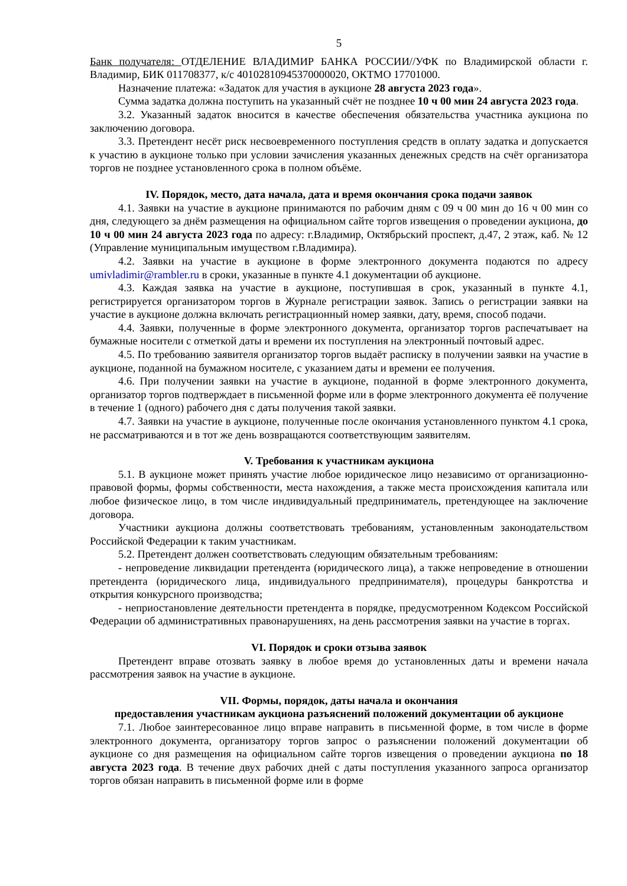5
Банк получателя: ОТДЕЛЕНИЕ ВЛАДИМИР БАНКА РОССИИ//УФК по Владимирской области г. Владимир, БИК 011708377, к/с 40102810945370000020, ОКТМО 17701000.
Назначение платежа: «Задаток для участия в аукционе 28 августа 2023 года».
Сумма задатка должна поступить на указанный счёт не позднее 10 ч 00 мин 24 августа 2023 года.
3.2. Указанный задаток вносится в качестве обеспечения обязательства участника аукциона по заключению договора.
3.3. Претендент несёт риск несвоевременного поступления средств в оплату задатка и допускается к участию в аукционе только при условии зачисления указанных денежных средств на счёт организатора торгов не позднее установленного срока в полном объёме.
IV. Порядок, место, дата начала, дата и время окончания срока подачи заявок
4.1. Заявки на участие в аукционе принимаются по рабочим дням с 09 ч 00 мин до 16 ч 00 мин со дня, следующего за днём размещения на официальном сайте торгов извещения о проведении аукциона, до 10 ч 00 мин 24 августа 2023 года по адресу: г.Владимир, Октябрьский проспект, д.47, 2 этаж, каб. № 12 (Управление муниципальным имуществом г.Владимира).
4.2. Заявки на участие в аукционе в форме электронного документа подаются по адресу umivladimir@rambler.ru в сроки, указанные в пункте 4.1 документации об аукционе.
4.3. Каждая заявка на участие в аукционе, поступившая в срок, указанный в пункте 4.1, регистрируется организатором торгов в Журнале регистрации заявок. Запись о регистрации заявки на участие в аукционе должна включать регистрационный номер заявки, дату, время, способ подачи.
4.4. Заявки, полученные в форме электронного документа, организатор торгов распечатывает на бумажные носители с отметкой даты и времени их поступления на электронный почтовый адрес.
4.5. По требованию заявителя организатор торгов выдаёт расписку в получении заявки на участие в аукционе, поданной на бумажном носителе, с указанием даты и времени ее получения.
4.6. При получении заявки на участие в аукционе, поданной в форме электронного документа, организатор торгов подтверждает в письменной форме или в форме электронного документа её получение в течение 1 (одного) рабочего дня с даты получения такой заявки.
4.7. Заявки на участие в аукционе, полученные после окончания установленного пунктом 4.1 срока, не рассматриваются и в тот же день возвращаются соответствующим заявителям.
V. Требования к участникам аукциона
5.1. В аукционе может принять участие любое юридическое лицо независимо от организационно-правовой формы, формы собственности, места нахождения, а также места происхождения капитала или любое физическое лицо, в том числе индивидуальный предприниматель, претендующее на заключение договора.
Участники аукциона должны соответствовать требованиям, установленным законодательством Российской Федерации к таким участникам.
5.2. Претендент должен соответствовать следующим обязательным требованиям:
- непроведение ликвидации претендента (юридического лица), а также непроведение в отношении претендента (юридического лица, индивидуального предпринимателя), процедуры банкротства и открытия конкурсного производства;
- неприостановление деятельности претендента в порядке, предусмотренном Кодексом Российской Федерации об административных правонарушениях, на день рассмотрения заявки на участие в торгах.
VI. Порядок и сроки отзыва заявок
Претендент вправе отозвать заявку в любое время до установленных даты и времени начала рассмотрения заявок на участие в аукционе.
VII. Формы, порядок, даты начала и окончания
предоставления участникам аукциона разъяснений положений документации об аукционе
7.1. Любое заинтересованное лицо вправе направить в письменной форме, в том числе в форме электронного документа, организатору торгов запрос о разъяснении положений документации об аукционе со дня размещения на официальном сайте торгов извещения о проведении аукциона по 18 августа 2023 года. В течение двух рабочих дней с даты поступления указанного запроса организатор торгов обязан направить в письменной форме или в форме